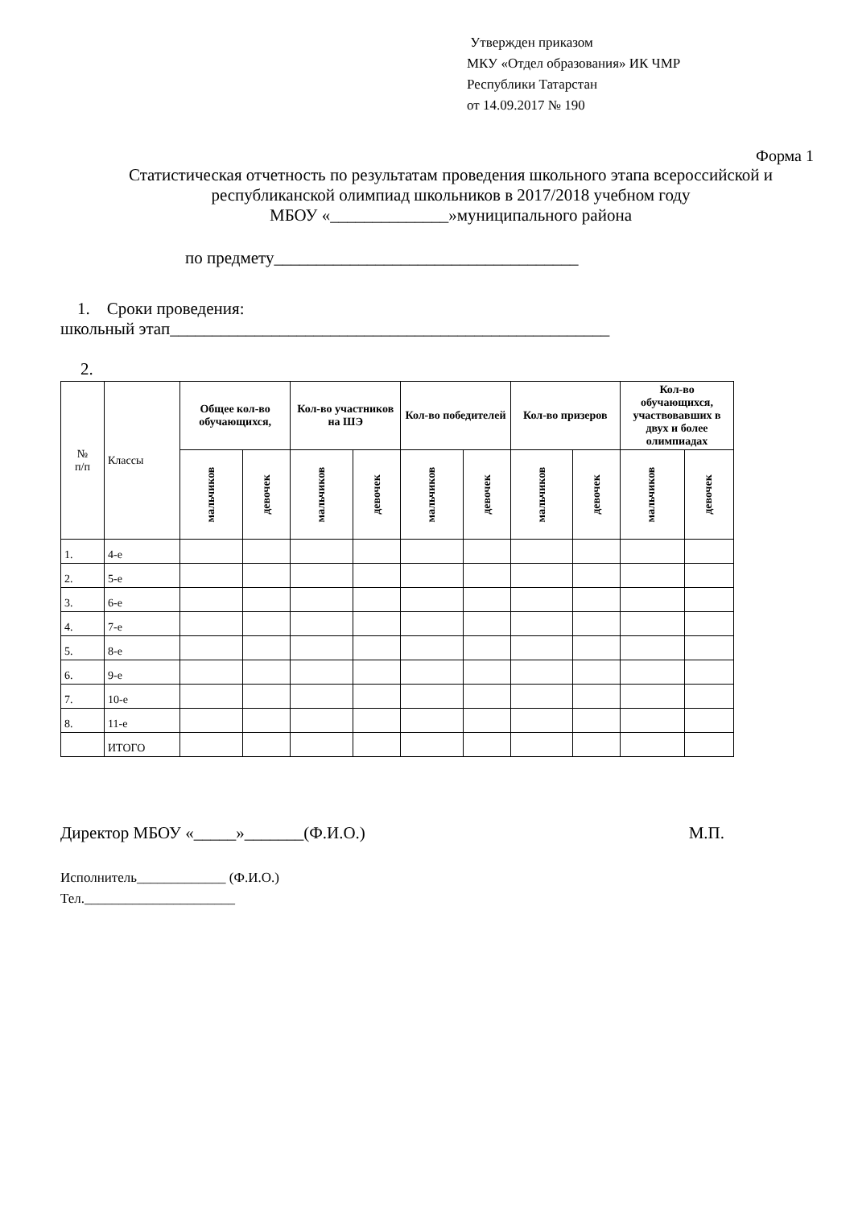Утвержден приказом
МКУ «Отдел образования» ИК ЧМР
Республики Татарстан
от 14.09.2017 № 190
Форма 1
Статистическая отчетность по результатам проведения школьного этапа всероссийской и республиканской олимпиад школьников в 2017/2018 учебном году
МБОУ «______________»муниципального района
по предмету____________________________________
1. Сроки проведения:
школьный этап____________________________________________________
2.
| № п/п | Классы | Общее кол-во обучающихся, | | Кол-во участников на ШЭ | | Кол-во победителей | | Кол-во призеров | | Кол-во обучающихся, участвовавших в двух и более олимпиадах | |
| --- | --- | --- | --- | --- | --- | --- | --- | --- | --- | --- | --- |
| | | мальчиков | девочек | мальчиков | девочек | мальчиков | девочек | мальчиков | девочек | мальчиков | девочек |
| 1. | 4-е | | | | | | | | | | |
| 2. | 5-е | | | | | | | | | | |
| 3. | 6-е | | | | | | | | | | |
| 4. | 7-е | | | | | | | | | | |
| 5. | 8-е | | | | | | | | | | |
| 6. | 9-е | | | | | | | | | | |
| 7. | 10-е | | | | | | | | | | |
| 8. | 11-е | | | | | | | | | | |
| | ИТОГО | | | | | | | | | | |
Директор МБОУ «_____»_______(Ф.И.О.) М.П.
Исполнитель_____________ (Ф.И.О.)
Тел.______________________